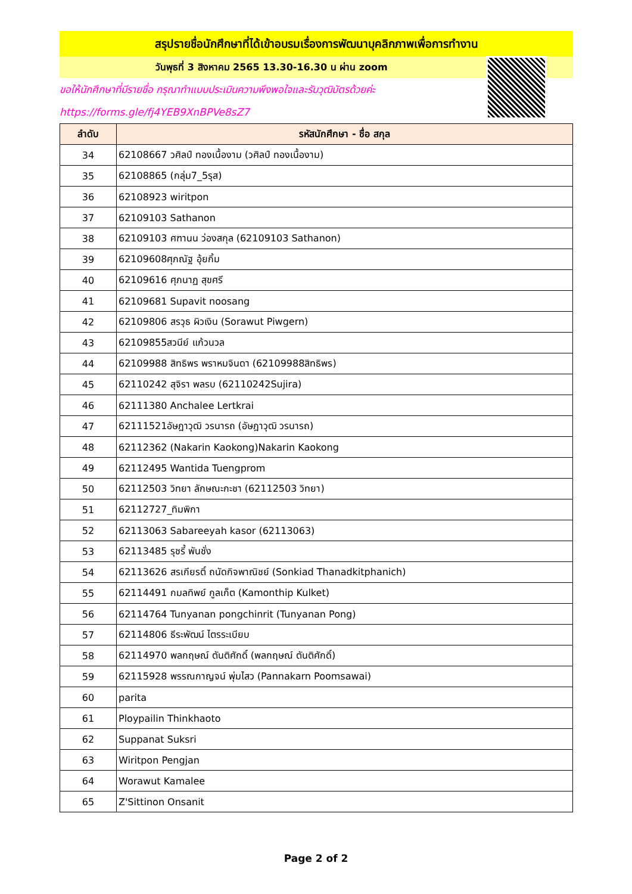สรุปรายชื่อนักศึกษาที่ได้เข้าอบรมเรื่องการพัฒนาบุคลิกภาพเพื่อการทำงาน
วันพุธที่ 3 สิงหาคม 2565 13.30-16.30 น ผ่าน zoom
ขอให้นักศึกษาที่มีรายชื่อ กรุณาทำแบบประเมินความพึงพอใจและรับวุฒิบัตรด้วยค่ะ
https://forms.gle/fj4YEB9XnBPVe8sZ7
| ลำดับ | รหัสนักศึกษา - ชื่อ สกุล |
| --- | --- |
| 34 | 62108667 วศิลป์ ทองเนื้องาม (วศิลป์ ทองเนื้องาม) |
| 35 | 62108865 (กลุ่ม7_5รุส) |
| 36 | 62108923 wiritpon |
| 37 | 62109103 Sathanon |
| 38 | 62109103 ศฑานน ว่องสกุล (62109103 Sathanon) |
| 39 | 62109608ศุภณัฐ อุ้ยกิ้ม |
| 40 | 62109616 ศุภนาฏ สุขศรี |
| 41 | 62109681 Supavit noosang |
| 42 | 62109806 สรวุธ ผิวเงิน (Sorawut Piwgern) |
| 43 | 62109855สวนีย์ แก้วนวล |
| 44 | 62109988 สิทธิพร พราหมจินดา (62109988สิทธิพร) |
| 45 | 62110242 สุจิรา พลรบ (62110242Sujira) |
| 46 | 62111380 Anchalee Lertkrai |
| 47 | 62111521อัษฎาวุฒิ วรนารถ (อัษฎาวุฒิ วรนารถ) |
| 48 | 62112362 (Nakarin Kaokong)Nakarin Kaokong |
| 49 | 62112495 Wantida Tuengprom |
| 50 | 62112503 วิทยา ลักษณะกะชา (62112503 วิทยา) |
| 51 | 62112727_ทิมพิกา |
| 52 | 62113063 Sabareeyah kasor (62113063) |
| 53 | 62113485 รุชรี้ พันชั่ง |
| 54 | 62113626 สรเกียรติ์ ถนัดกิจพาณิชย์ (Sonkiad Thanadkitphanich) |
| 55 | 62114491 กมลทิพย์ กูลเก็ต (Kamonthip Kulket) |
| 56 | 62114764 Tunyanan pongchinrit (Tunyanan Pong) |
| 57 | 62114806 ธีระพัฒน์ ไตรระเบียบ |
| 58 | 62114970 พลกฤษณ์ ตันติศักดิ์ (พลกฤษณ์ ตันติศักดิ์) |
| 59 | 62115928 พรรณกาญจน์ พุ่มไสว (Pannakarn Poomsawai) |
| 60 | parita |
| 61 | Ploypailin Thinkhaoto |
| 62 | Suppanat Suksri |
| 63 | Wiritpon Pengjan |
| 64 | Worawut Kamalee |
| 65 | Z'Sittinon Onsanit |
Page 2 of 2